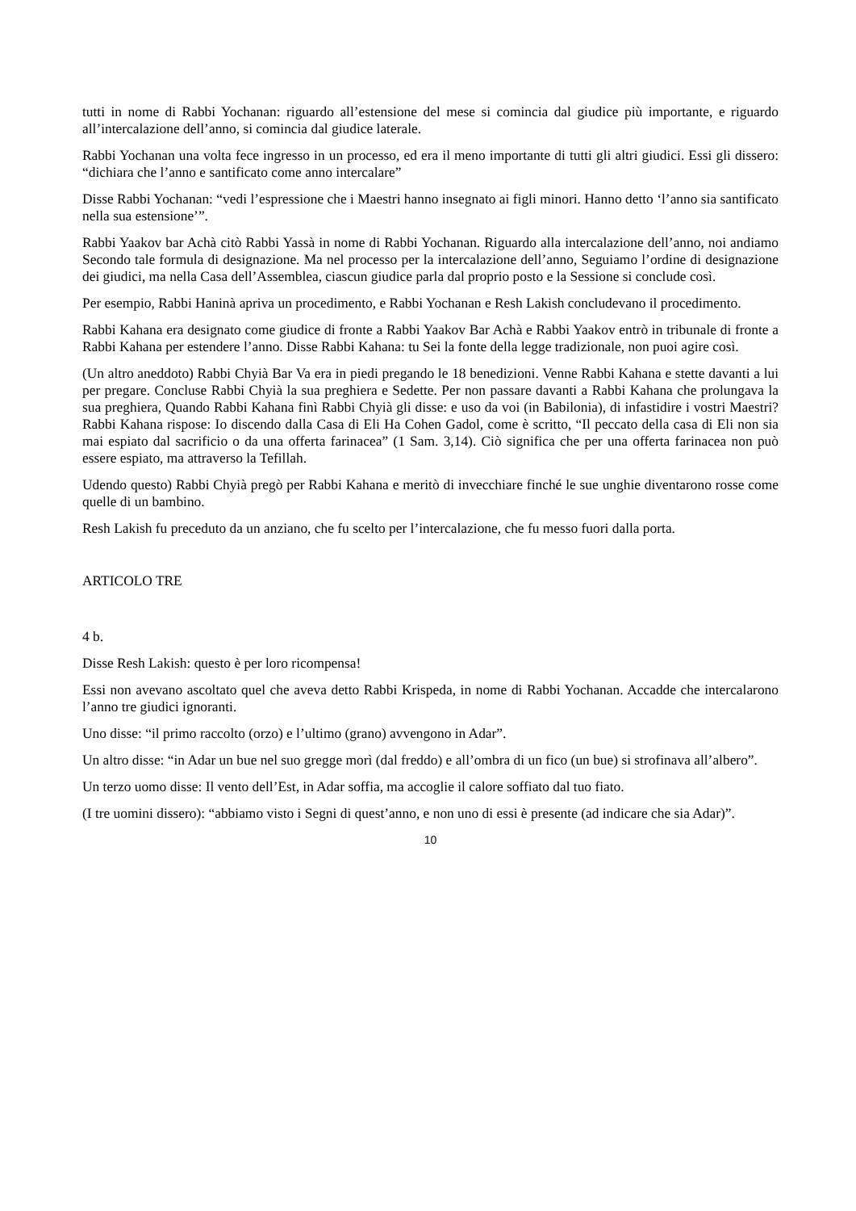tutti in nome di Rabbi Yochanan: riguardo all’estensione del mese si comincia dal giudice più importante, e riguardo all’intercalazione dell’anno, si comincia dal giudice laterale.
Rabbi Yochanan una volta fece ingresso in un processo, ed era il meno importante di tutti gli altri giudici. Essi gli dissero: “dichiara che l’anno e santificato come anno intercalare”
Disse Rabbi Yochanan: “vedi l’espressione che i Maestri hanno insegnato ai figli minori. Hanno detto ‘l’anno sia santificato nella sua estensione’”.
Rabbi Yaakov bar Achà citò Rabbi Yassà in nome di Rabbi Yochanan. Riguardo alla intercalazione dell’anno, noi andiamo Secondo tale formula di designazione. Ma nel processo per la intercalazione dell’anno, Seguiamo l’ordine di designazione dei giudici, ma nella Casa dell’Assemblea, ciascun giudice parla dal proprio posto e la Sessione si conclude così.
Per esempio, Rabbi Haninà apriva un procedimento, e Rabbi Yochanan e Resh Lakish concludevano il procedimento.
Rabbi Kahana era designato come giudice di fronte a Rabbi Yaakov Bar Achà e Rabbi Yaakov entrò in tribunale di fronte a Rabbi Kahana per estendere l’anno. Disse Rabbi Kahana: tu Sei la fonte della legge tradizionale, non puoi agire così.
(Un altro aneddoto) Rabbi Chyià Bar Va era in piedi pregando le 18 benedizioni. Venne Rabbi Kahana e stette davanti a lui per pregare. Concluse Rabbi Chyià la sua preghiera e Sedette. Per non passare davanti a Rabbi Kahana che prolungava la sua preghiera, Quando Rabbi Kahana finì Rabbi Chyià gli disse: e uso da voi (in Babilonia), di infastidire i vostri Maestri? Rabbi Kahana rispose: Io discendo dalla Casa di Eli Ha Cohen Gadol, come è scritto, “Il peccato della casa di Eli non sia mai espiato dal sacrificio o da una offerta farinacea” (1 Sam. 3,14). Ciò significa che per una offerta farinacea non può essere espiato, ma attraverso la Tefillah.
Udendo questo) Rabbi Chyià pregò per Rabbi Kahana e meritò di invecchiare finché le sue unghie diventarono rosse come quelle di un bambino.
Resh Lakish fu preceduto da un anziano, che fu scelto per l’intercalazione, che fu messo fuori dalla porta.
ARTICOLO TRE
4 b.
Disse Resh Lakish: questo è per loro ricompensa!
Essi non avevano ascoltato quel che aveva detto Rabbi Krispeda, in nome di Rabbi Yochanan. Accadde che intercalarono l’anno tre giudici ignoranti.
Uno disse: “il primo raccolto (orzo) e l’ultimo (grano) avvengono in Adar”.
Un altro disse: “in Adar un bue nel suo gregge morì (dal freddo) e all’ombra di un fico (un bue) si strofinava all’albero”.
Un terzo uomo disse: Il vento dell’Est, in Adar soffia, ma accoglie il calore soffiato dal tuo fiato.
(I tre uomini dissero): “abbiamo visto i Segni di quest’anno, e non uno di essi è presente (ad indicare che sia Adar)”.
10